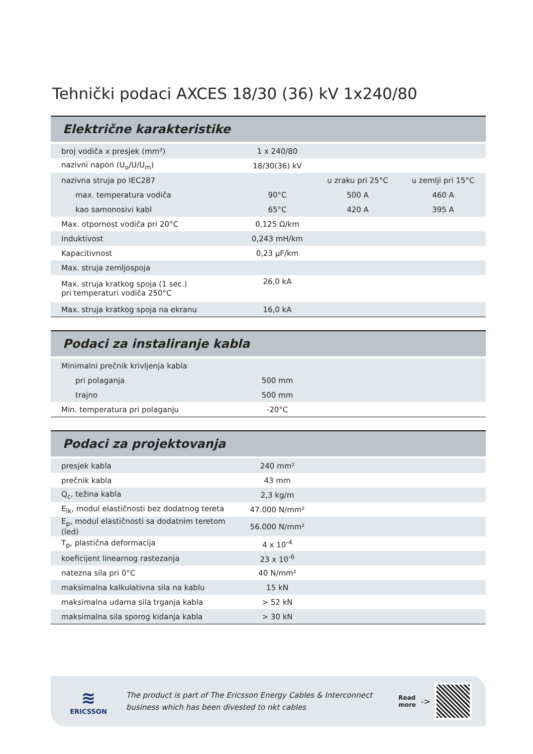Tehnički podaci AXCES 18/30 (36) kV 1x240/80
Električne karakteristike
| broj vodiča x presjek (mm²) | 1 x 240/80 | | |
| nazivni napon (U<sub>o</sub>/U/U<sub>m</sub>) | 18/30(36) kV | | |
| nazivna struja po IEC287 | | u zraku pri 25°C | u zemlji pri 15°C |
| max. temperatura vodiča | 90°C | 500 A | 460 A |
| kao samonosivi kabl | 65°C | 420 A | 395 A |
| Max. otpornost vodiča pri 20°C | 0,125 Ω/km | | |
| Induktivost | 0,243 mH/km | | |
| Kapacitivnost | 0,23 µF/km | | |
| Max. struja zemljospoja | | | |
| Max. struja kratkog spoja (1 sec.) pri temperaturi vodiča 250°C | 26,0 kA | | |
| Max. struja kratkog spoja na ekranu | 16,0 kA | | |
Podaci za instaliranje kabla
| Minimalni prečnik krivljenja kabla | | | |
| pri polaganja | 500 mm | | |
| trajno | 500 mm | | |
| Min. temperatura pri polaganju | -20°C | | |
Podaci za projektovanja
| presjek kabla | 240 mm² | | |
| prečnik kabla | 43 mm | | |
| Q<sub>c</sub>, težina kabla | 2,3 kg/m | | |
| E<sub>ik</sub>, modul elastičnosti bez dodatnog tereta | 47.000 N/mm² | | |
| E<sub>p</sub>, modul elastičnosti sa dodatnim teretom (led) | 56.000 N/mm² | | |
| T<sub>p</sub>, plastična deformacija | 4 x 10<sup>-4</sup> | | |
| koeficijent linearnog rastezanja | 23 x 10<sup>-6</sup> | | |
| natezna sila pri 0°C | 40 N/mm² | | |
| maksimalna kalkulativna sila na kablu | 15 kN | | |
| maksimalna udarna sila trganja kabla | > 52 kN | | |
| maksimalna sila sporog kidanja kabla | > 30 kN | | |
≋
ERICSSON
The product is part of The Ericsson Energy Cables & Interconnect
business which has been divested to nkt cables
Read
more
->